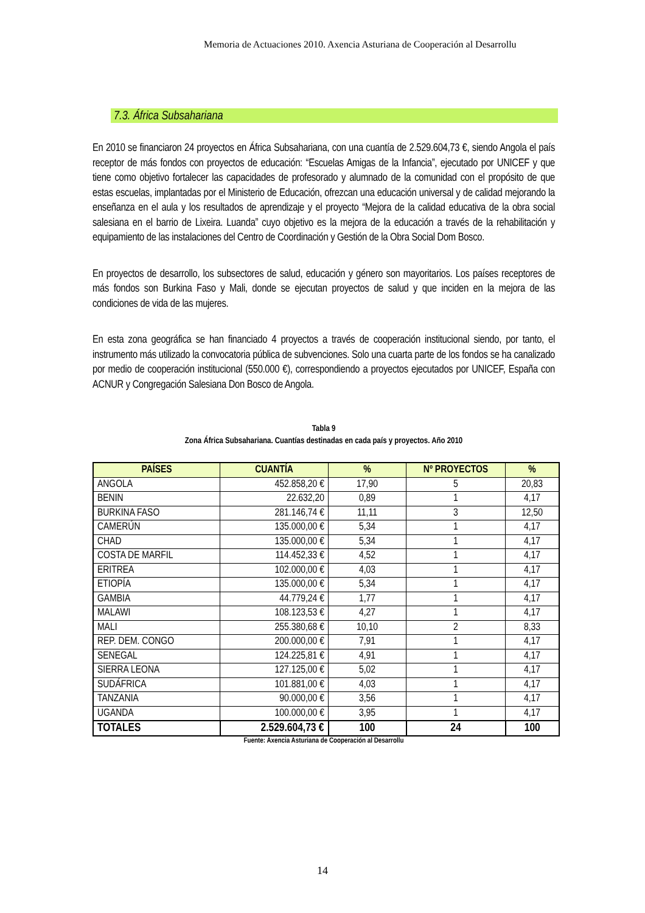Memoria de Actuaciones 2010. Axencia Asturiana de Cooperación al Desarrollu
7.3. África Subsahariana
En 2010 se financiaron 24 proyectos en África Subsahariana, con una cuantía de 2.529.604,73 €, siendo Angola el país receptor de más fondos con proyectos de educación: “Escuelas Amigas de la Infancia”, ejecutado por UNICEF y que tiene como objetivo fortalecer las capacidades de profesorado y alumnado de la comunidad con el propósito de que estas escuelas, implantadas por el Ministerio de Educación, ofrezcan una educación universal y de calidad mejorando la enseñanza en el aula y los resultados de aprendizaje y el proyecto “Mejora de la calidad educativa de la obra social salesiana en el barrio de Lixeira. Luanda” cuyo objetivo es la mejora de la educación a través de la rehabilitación y equipamiento de las instalaciones del Centro de Coordinación y Gestión de la Obra Social Dom Bosco.
En proyectos de desarrollo, los subsectores de salud, educación y género son mayoritarios. Los países receptores de más fondos son Burkina Faso y Mali, donde se ejecutan proyectos de salud y que inciden en la mejora de las condiciones de vida de las mujeres.
En esta zona geográfica se han financiado 4 proyectos a través de cooperación institucional siendo, por tanto, el instrumento más utilizado la convocatoria pública de subvenciones. Solo una cuarta parte de los fondos se ha canalizado por medio de cooperación institucional (550.000 €), correspondiendo a proyectos ejecutados por UNICEF, España con ACNUR y Congregación Salesiana Don Bosco de Angola.
Tabla 9
Zona África Subsahariana. Cuantías destinadas en cada país y proyectos. Año 2010
| PAÍSES | CUANTÍA | % | Nº PROYECTOS | % |
| --- | --- | --- | --- | --- |
| ANGOLA | 452.858,20 € | 17,90 | 5 | 20,83 |
| BENIN | 22.632,20 | 0,89 | 1 | 4,17 |
| BURKINA FASO | 281.146,74 € | 11,11 | 3 | 12,50 |
| CAMERÚN | 135.000,00 € | 5,34 | 1 | 4,17 |
| CHAD | 135.000,00 € | 5,34 | 1 | 4,17 |
| COSTA DE MARFIL | 114.452,33 € | 4,52 | 1 | 4,17 |
| ERITREA | 102.000,00 € | 4,03 | 1 | 4,17 |
| ETIOPÍA | 135.000,00 € | 5,34 | 1 | 4,17 |
| GAMBIA | 44.779,24 € | 1,77 | 1 | 4,17 |
| MALAWI | 108.123,53 € | 4,27 | 1 | 4,17 |
| MALI | 255.380,68 € | 10,10 | 2 | 8,33 |
| REP. DEM. CONGO | 200.000,00 € | 7,91 | 1 | 4,17 |
| SENEGAL | 124.225,81 € | 4,91 | 1 | 4,17 |
| SIERRA LEONA | 127.125,00 € | 5,02 | 1 | 4,17 |
| SUDÁFRICA | 101.881,00 € | 4,03 | 1 | 4,17 |
| TANZANIA | 90.000,00 € | 3,56 | 1 | 4,17 |
| UGANDA | 100.000,00 € | 3,95 | 1 | 4,17 |
| TOTALES | 2.529.604,73 € | 100 | 24 | 100 |
Fuente: Axencia Asturiana de Cooperación al Desarrollu
14